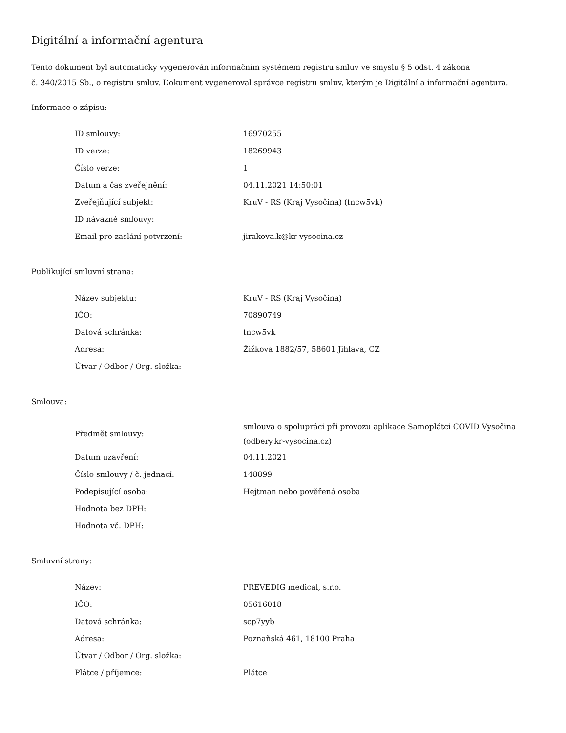Digitální a informační agentura
Tento dokument byl automaticky vygenerován informačním systémem registru smluv ve smyslu § 5 odst. 4 zákona
č. 340/2015 Sb., o registru smluv. Dokument vygeneroval správce registru smluv, kterým je Digitální a informační agentura.
Informace o zápisu:
| ID smlouvy: | 16970255 |
| ID verze: | 18269943 |
| Číslo verze: | 1 |
| Datum a čas zveřejnění: | 04.11.2021 14:50:01 |
| Zveřejňující subjekt: | KruV - RS (Kraj Vysočina) (tncw5vk) |
| ID návazné smlouvy: | |
| Email pro zaslání potvrzení: | jirakova.k@kr-vysocina.cz |
Publikující smluvní strana:
| Název subjektu: | KruV - RS (Kraj Vysočina) |
| IČO: | 70890749 |
| Datová schránka: | tncw5vk |
| Adresa: | Žižkova 1882/57, 58601 Jihlava, CZ |
| Útvar / Odbor / Org. složka: | |
Smlouva:
| Předmět smlouvy: | smlouva o spolupráci při provozu aplikace Samoplátci COVID Vysočina (odbery.kr-vysocina.cz) |
| Datum uzavření: | 04.11.2021 |
| Číslo smlouvy / č. jednací: | 148899 |
| Podepisující osoba: | Hejtman nebo pověřená osoba |
| Hodnota bez DPH: | |
| Hodnota vč. DPH: | |
Smluvní strany:
| Název: | PREVEDIG medical, s.r.o. |
| IČO: | 05616018 |
| Datová schránka: | scp7yyb |
| Adresa: | Poznaňská 461, 18100 Praha |
| Útvar / Odbor / Org. složka: | |
| Plátce / příjemce: | Plátce |